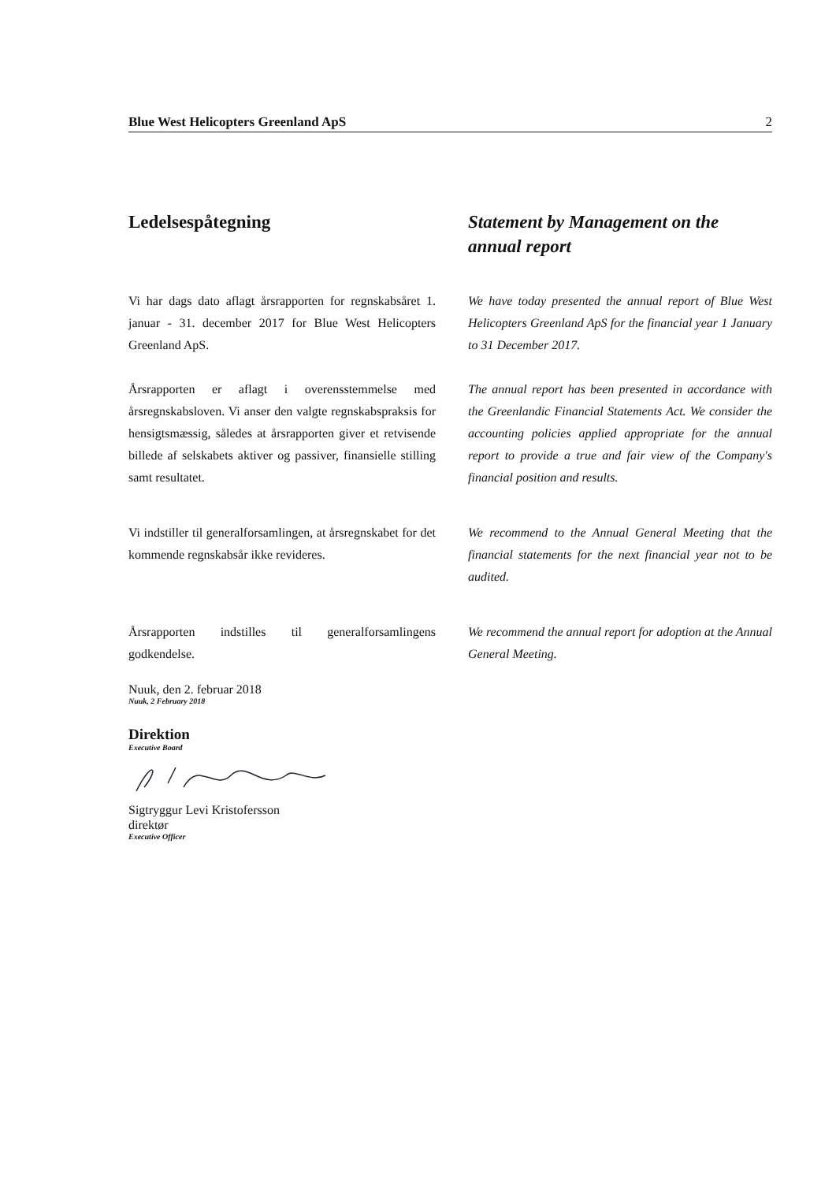Blue West Helicopters Greenland ApS 2
Ledelsespåtegning Statement by Management on the annual report
Vi har dags dato aflagt årsrapporten for regnskabsåret 1. januar - 31. december 2017 for Blue West Helicopters Greenland ApS.
We have today presented the annual report of Blue West Helicopters Greenland ApS for the financial year 1 January to 31 December 2017.
Årsrapporten er aflagt i overensstemmelse med årsregnskabsloven. Vi anser den valgte regnskabspraksis for hensigtsmæssig, således at årsrapporten giver et retvisende billede af selskabets aktiver og passiver, finansielle stilling samt resultatet.
The annual report has been presented in accordance with the Greenlandic Financial Statements Act. We consider the accounting policies applied appropriate for the annual report to provide a true and fair view of the Company's financial position and results.
Vi indstiller til generalforsamlingen, at årsregnskabet for det kommende regnskabsår ikke revideres.
We recommend to the Annual General Meeting that the financial statements for the next financial year not to be audited.
Årsrapporten indstilles til generalforsamlingens godkendelse.
We recommend the annual report for adoption at the Annual General Meeting.
Nuuk, den 2. februar 2018
Nuuk, 2 February 2018
Direktion
Executive Board
Sigtryggur Levi Kristofersson
direktør
Executive Officer